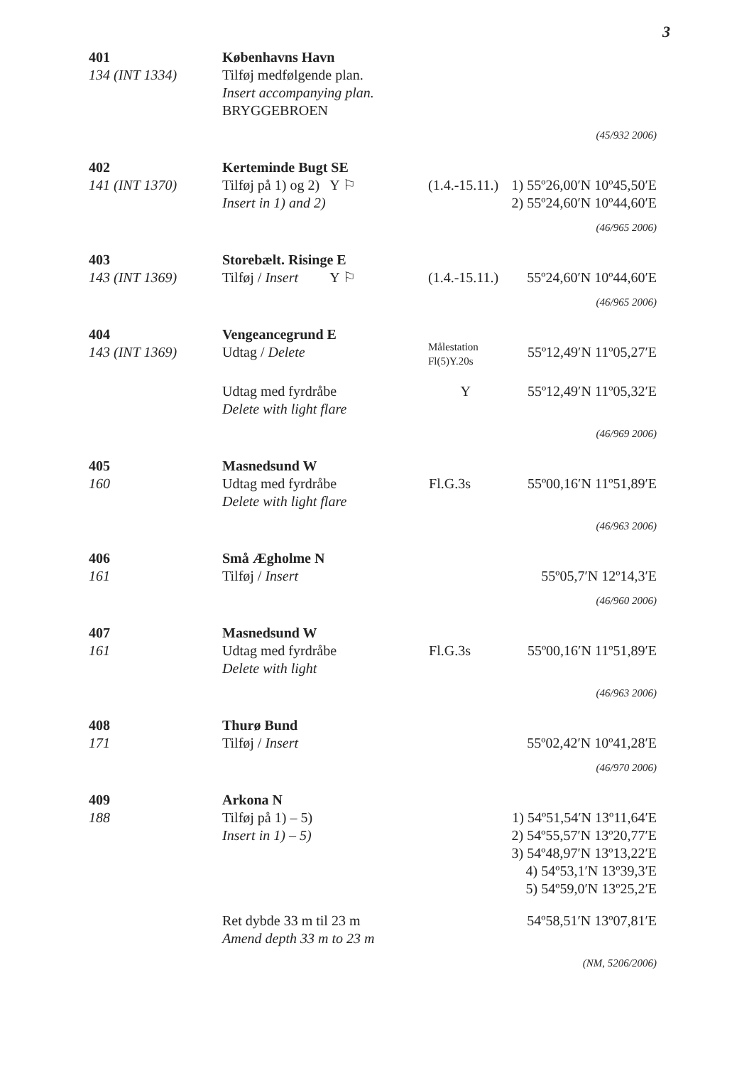3
401
134 (INT 1334)
Københavns Havn
Tilføj medfølgende plan.
Insert accompanying plan.
BRYGGEBROEN
(45/932 2006)
402
141 (INT 1370)
Kerteminde Bugt SE
Tilføj på 1) og 2) Y ⚐
Insert in 1) and 2)
(1.4.-15.11.)
1) 55º26,00′N 10º45,50′E
2) 55º24,60′N 10º44,60′E
(46/965 2006)
403
143 (INT 1369)
Storebælt. Risinge E
Tilføj / Insert Y ⚐
(1.4.-15.11.)
55º24,60′N 10º44,60′E
(46/965 2006)
404
143 (INT 1369)
Vengeancegrund E
Udtag / Delete
Målestation
Fl(5)Y.20s
55º12,49′N 11º05,27′E
Udtag med fyrdråbe
Delete with light flare
Y
55º12,49′N 11º05,32′E
(46/969 2006)
405
160
Masnedsund W
Udtag med fyrdråbe
Delete with light flare
Fl.G.3s
55º00,16′N 11º51,89′E
(46/963 2006)
406
161
Små Ægholme N
Tilføj / Insert
55º05,7′N 12º14,3′E
(46/960 2006)
407
161
Masnedsund W
Udtag med fyrdråbe
Delete with light
Fl.G.3s
55º00,16′N 11º51,89′E
(46/963 2006)
408
171
Thurø Bund
Tilføj / Insert
55º02,42′N 10º41,28′E
(46/970 2006)
409
188
Arkona N
Tilføj på 1) – 5)
Insert in 1) – 5)
1) 54º51,54′N 13º11,64′E
2) 54º55,57′N 13º20,77′E
3) 54º48,97′N 13º13,22′E
4) 54º53,1′N 13º39,3′E
5) 54º59,0′N 13º25,2′E
Ret dybde 33 m til 23 m
Amend depth 33 m to 23 m
54º58,51′N 13º07,81′E
(NM, 5206/2006)